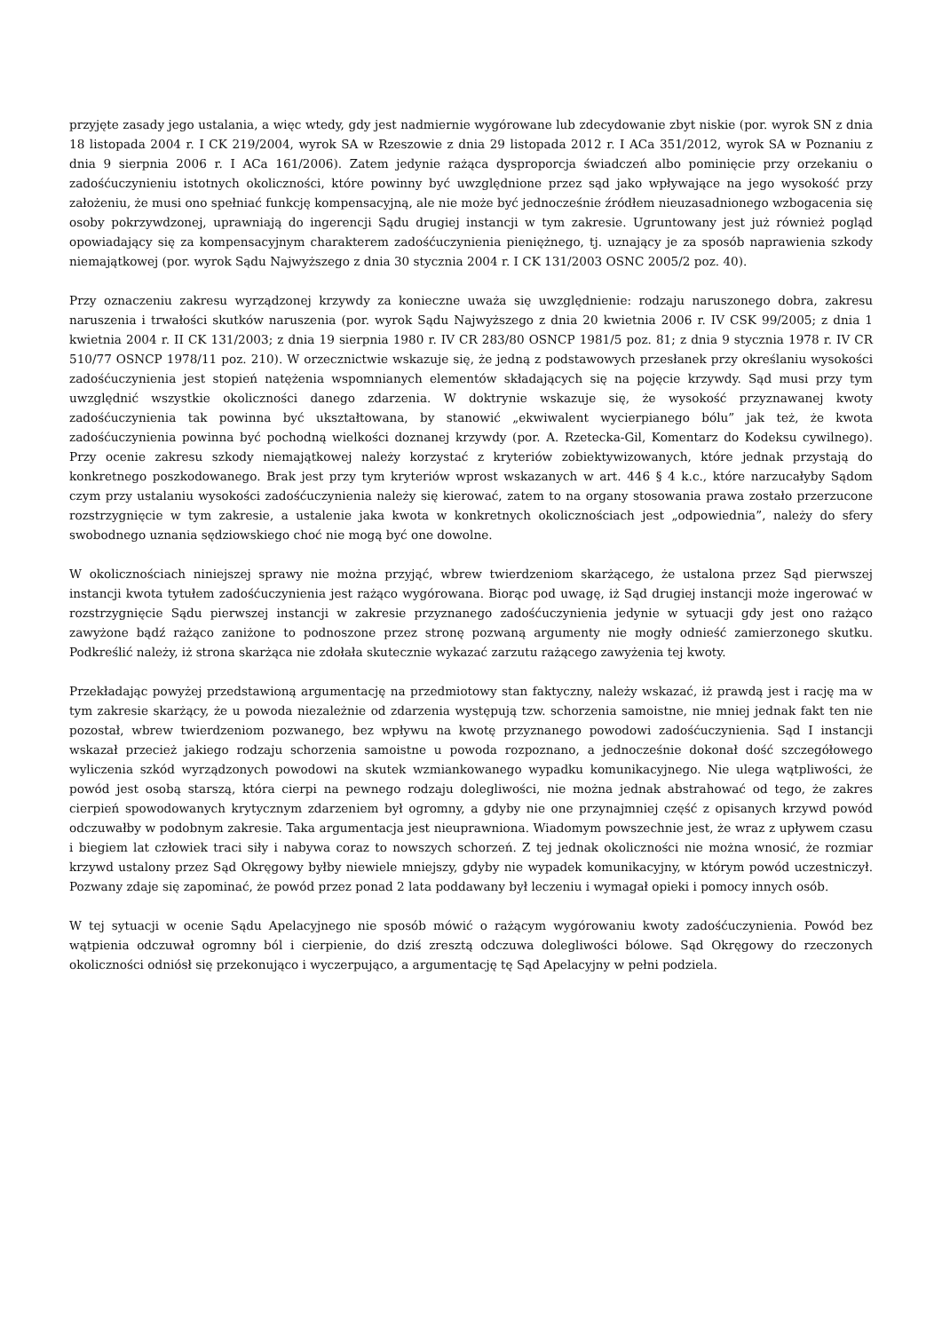przyjęte zasady jego ustalania, a więc wtedy, gdy jest nadmiernie wygórowane lub zdecydowanie zbyt niskie (por. wyrok SN z dnia 18 listopada 2004 r. I CK 219/2004, wyrok SA w Rzeszowie z dnia 29 listopada 2012 r. I ACa 351/2012, wyrok SA w Poznaniu z dnia 9 sierpnia 2006 r. I ACa 161/2006). Zatem jedynie rażąca dysproporcja świadczeń albo pominięcie przy orzekaniu o zadośćuczynieniu istotnych okoliczności, które powinny być uwzględnione przez sąd jako wpływające na jego wysokość przy założeniu, że musi ono spełniać funkcję kompensacyjną, ale nie może być jednocześnie źródłem nieuzasadnionego wzbogacenia się osoby pokrzywdzonej, uprawniają do ingerencji Sądu drugiej instancji w tym zakresie. Ugruntowany jest już również pogląd opowiadający się za kompensacyjnym charakterem zadośćuczynienia pieniężnego, tj. uznający je za sposób naprawienia szkody niemajątkowej (por. wyrok Sądu Najwyższego z dnia 30 stycznia 2004 r. I CK 131/2003 OSNC 2005/2 poz. 40).
Przy oznaczeniu zakresu wyrządzonej krzywdy za konieczne uważa się uwzględnienie: rodzaju naruszonego dobra, zakresu naruszenia i trwałości skutków naruszenia (por. wyrok Sądu Najwyższego z dnia 20 kwietnia 2006 r. IV CSK 99/2005; z dnia 1 kwietnia 2004 r. II CK 131/2003; z dnia 19 sierpnia 1980 r. IV CR 283/80 OSNCP 1981/5 poz. 81; z dnia 9 stycznia 1978 r. IV CR 510/77 OSNCP 1978/11 poz. 210). W orzecznictwie wskazuje się, że jedną z podstawowych przesłanek przy określaniu wysokości zadośćuczynienia jest stopień natężenia wspomnianych elementów składających się na pojęcie krzywdy. Sąd musi przy tym uwzględnić wszystkie okoliczności danego zdarzenia. W doktrynie wskazuje się, że wysokość przyznawanej kwoty zadośćuczynienia tak powinna być ukształtowana, by stanowić „ekwiwalent wycierpianego bólu” jak też, że kwota zadośćuczynienia powinna być pochodną wielkości doznanej krzywdy (por. A. Rzetecka-Gil, Komentarz do Kodeksu cywilnego). Przy ocenie zakresu szkody niemajątkowej należy korzystać z kryteriów zobiektywizowanych, które jednak przystają do konkretnego poszkodowanego. Brak jest przy tym kryteriów wprost wskazanych w art. 446 § 4 k.c., które narzucałyby Sądom czym przy ustalaniu wysokości zadośćuczynienia należy się kierować, zatem to na organy stosowania prawa zostało przerzucone rozstrzygnięcie w tym zakresie, a ustalenie jaka kwota w konkretnych okolicznościach jest „odpowiednia”, należy do sfery swobodnego uznania sędziowskiego choć nie mogą być one dowolne.
W okolicznościach niniejszej sprawy nie można przyjąć, wbrew twierdzeniom skarżącego, że ustalona przez Sąd pierwszej instancji kwota tytułem zadośćuczynienia jest rażąco wygórowana. Biorąc pod uwagę, iż Sąd drugiej instancji może ingerować w rozstrzygnięcie Sądu pierwszej instancji w zakresie przyznanego zadośćuczynienia jedynie w sytuacji gdy jest ono rażąco zawyżone bądź rażąco zaniżone to podnoszone przez stronę pozwaną argumenty nie mogły odnieść zamierzonego skutku. Podkreślić należy, iż strona skarżąca nie zdołała skutecznie wykazać zarzutu rażącego zawyżenia tej kwoty.
Przekładając powyżej przedstawioną argumentację na przedmiotowy stan faktyczny, należy wskazać, iż prawdą jest i rację ma w tym zakresie skarżący, że u powoda niezależnie od zdarzenia występują tzw. schorzenia samoistne, nie mniej jednak fakt ten nie pozostał, wbrew twierdzeniom pozwanego, bez wpływu na kwotę przyznanego powodowi zadośćuczynienia. Sąd I instancji wskazał przecież jakiego rodzaju schorzenia samoistne u powoda rozpoznano, a jednocześnie dokonał dość szczegółowego wyliczenia szkód wyrządzonych powodowi na skutek wzmiankowanego wypadku komunikacyjnego. Nie ulega wątpliwości, że powód jest osobą starszą, która cierpi na pewnego rodzaju dolegliwości, nie można jednak abstrahować od tego, że zakres cierpień spowodowanych krytycznym zdarzeniem był ogromny, a gdyby nie one przynajmniej część z opisanych krzywd powód odczuwałby w podobnym zakresie. Taka argumentacja jest nieuprawniona. Wiadomym powszechnie jest, że wraz z upływem czasu i biegiem lat człowiek traci siły i nabywa coraz to nowszych schorzeń. Z tej jednak okoliczności nie można wnosić, że rozmiar krzywd ustalony przez Sąd Okręgowy byłby niewiele mniejszy, gdyby nie wypadek komunikacyjny, w którym powód uczestniczył. Pozwany zdaje się zapominać, że powód przez ponad 2 lata poddawany był leczeniu i wymagał opieki i pomocy innych osób.
W tej sytuacji w ocenie Sądu Apelacyjnego nie sposób mówić o rażącym wygórowaniu kwoty zadośćuczynienia. Powód bez wątpienia odczuwał ogromny ból i cierpienie, do dziś zresztą odczuwa dolegliwości bólowe. Sąd Okręgowy do rzeczonych okoliczności odniósł się przekonująco i wyczerpująco, a argumentację tę Sąd Apelacyjny w pełni podziela.